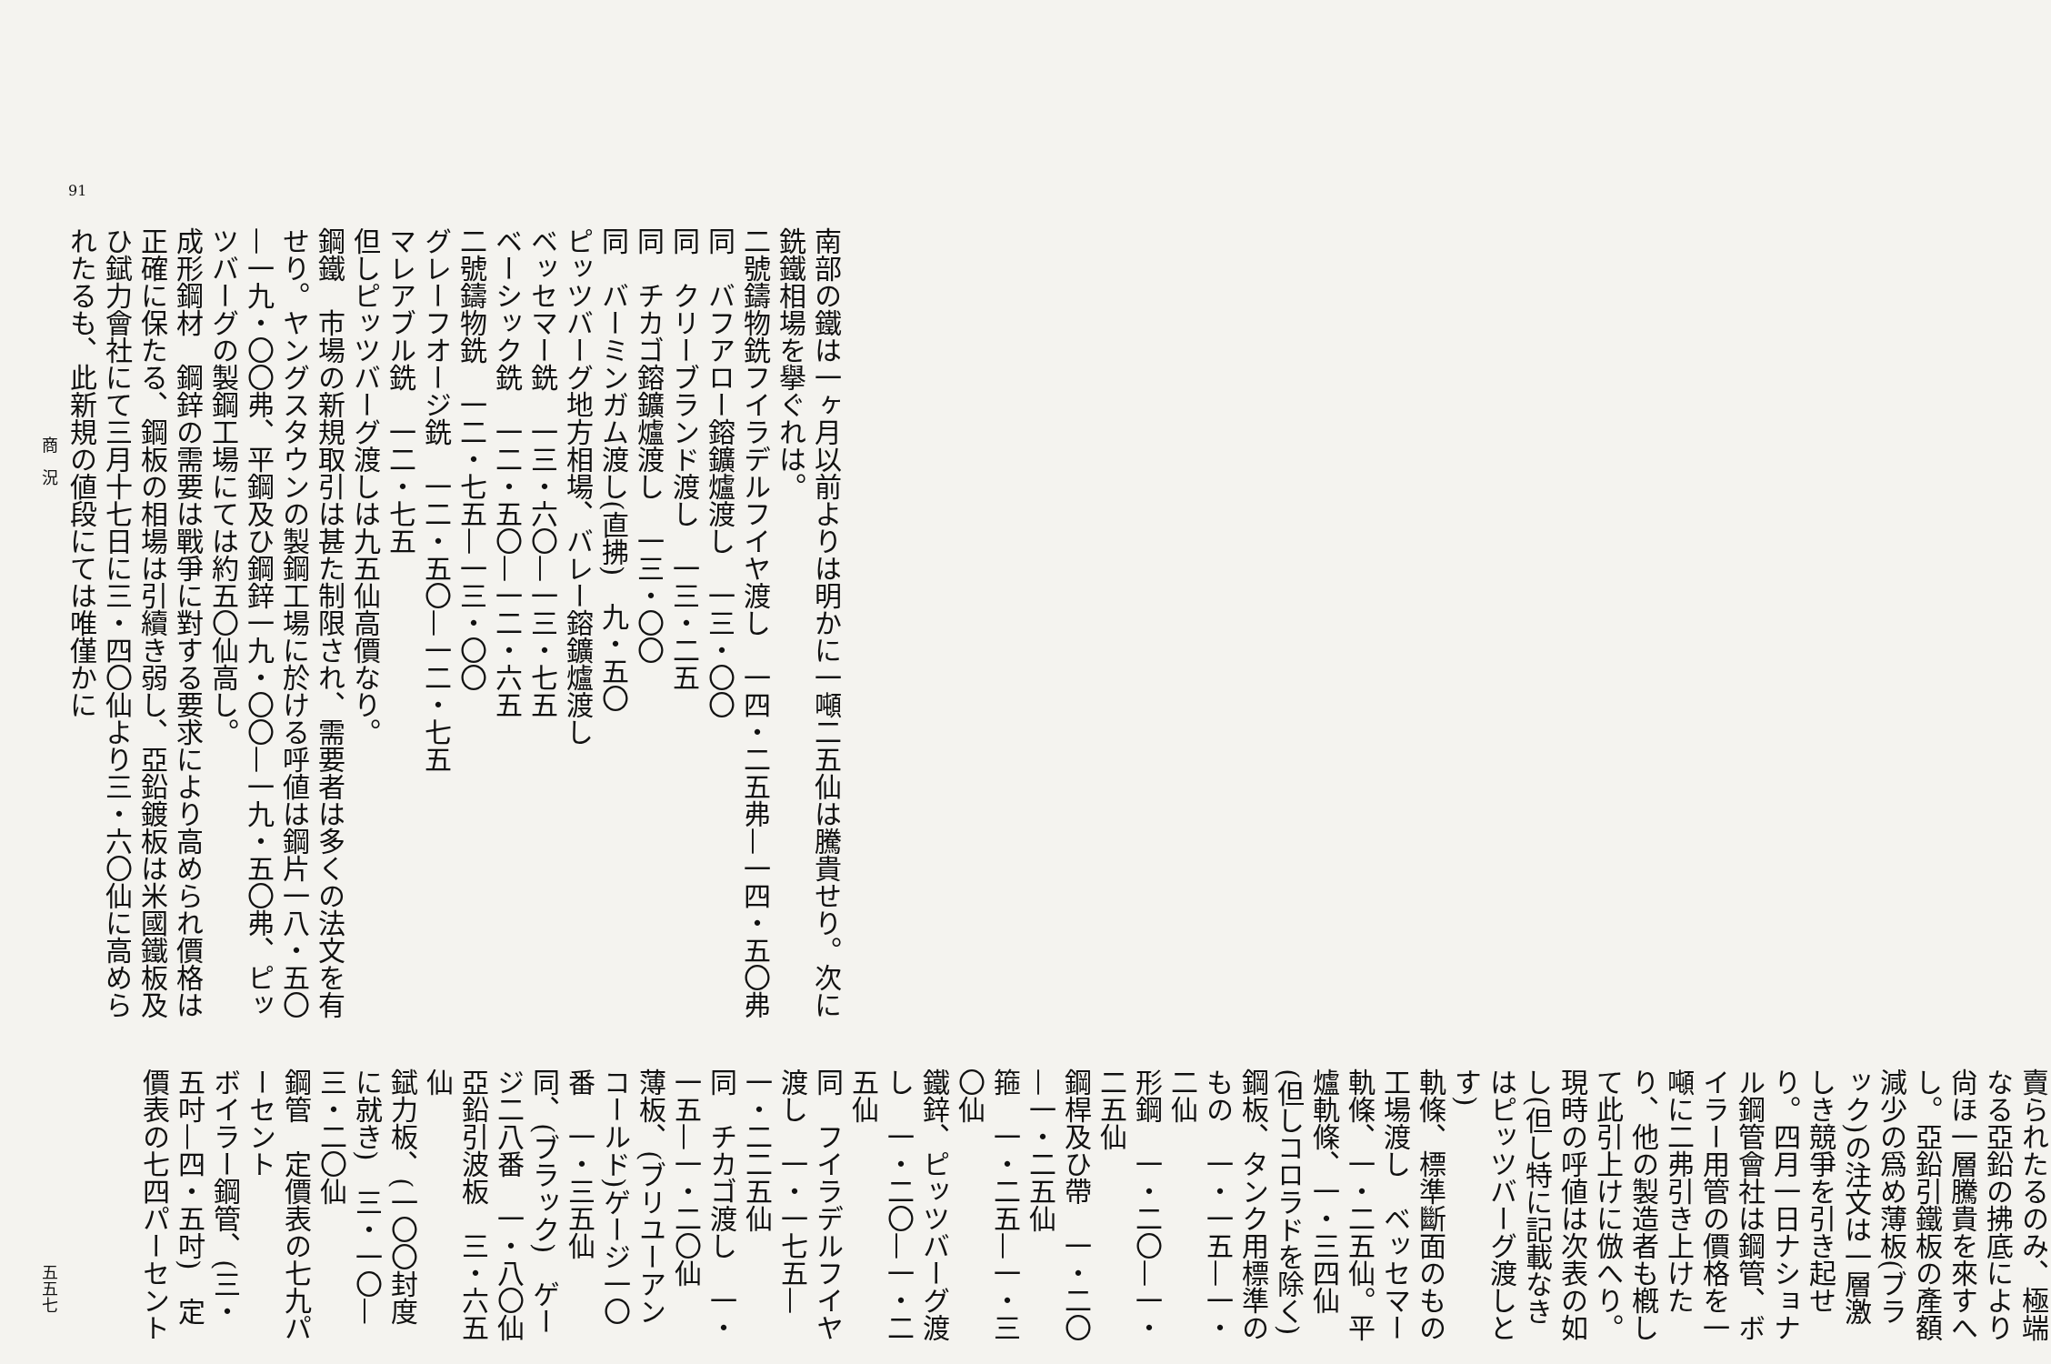91
商　況
南部の鐵は一ヶ月以前よりは明かに一噸二五仙は騰貴せり。次に銑鐵相場を擧ぐれは。
二號鑄物銑フイラデルフイヤ渡し　一四・二五弗—一四・五〇弗
同　バフアロー鎔鑛爐渡し　一三・〇〇
同　クリーブランド渡し　一三・二五
同　チカゴ鎔鑛爐渡し　一三・〇〇
同　バーミンガム渡し(直拂)　九・五〇
ピッツバーグ地方相場、バレー鎔鑛爐渡し
ベッセマー銑　一三・六〇—一三・七五
ベーシック銑　一二・五〇—一二・六五
二號鑄物銑　一二・七五—一三・〇〇
グレーフオージ銑　一二・五〇—一二・七五
マレアブル銑　一二・七五
但しピッツバーグ渡しは九五仙高價なり。
鋼鐵　市場の新規取引は甚た制限され、需要者は多くの法文を有せり。ヤングスタウンの製鋼工場に於ける呼値は鋼片一八・五〇—一九・〇〇弗、平鋼及ひ鋼鋅一九・〇〇—一九・五〇弗、ピッツバーグの製鋼工場にては約五〇仙高し。
成形鋼材　鋼鋅の需要は戰爭に對する要求により高められ價格は正確に保たる、鋼板の相場は引續き弱し、亞鉛鍍板は米國鐵板及ひ錻力會社にて三月十七日に三・四〇仙より三・六〇仙に高められたるも、此新規の値段にては唯僅かに
賣られたるのみ、極端なる亞鉛の拂底により尙ほ一層騰貴を來すへし。亞鉛引鐵板の產額減少の爲め薄板(ブラック)の注文は一層激しき競爭を引き起せり。四月一日ナショナル鋼管會社は鋼管、ボイラー用管の價格を一噸に二弗引き上けたり、他の製造者も槪して此引上けに倣へり。現時の呼値は次表の如し(但し特に記載なきはピッツバーグ渡しとす)
軌條、標準斷面のもの工場渡し　ベッセマー軌條、一・二五仙。平爐軌條、一・三四仙(但しコロラドを除く)
鋼板、タンク用標準のもの　一・一五—一・二仙
形鋼　一・二〇—一・二五仙
鋼桿及ひ帶　一・二〇—一・二五仙
箍　一・二五—一・三〇仙
鐵鋅、ピッツバーグ渡し　一・二〇—一・二五仙
同　フイラデルフイヤ渡し　一・一七五—一・二二五仙
同　チカゴ渡し　一・一五—一・二〇仙
薄板、(ブリユーアンコールド)ゲージ一〇番　一・三五仙
同、(ブラック)　ゲージ二八番　一・八〇仙
亞鉛引波板　三・六五仙
錻力板、(一〇〇封度に就き)　三・一〇—三・二〇仙
鋼管　定價表の七九パーセント
ボイラー鋼管、(三・五吋—四・五吋)　定價表の七四パーセント
五五七